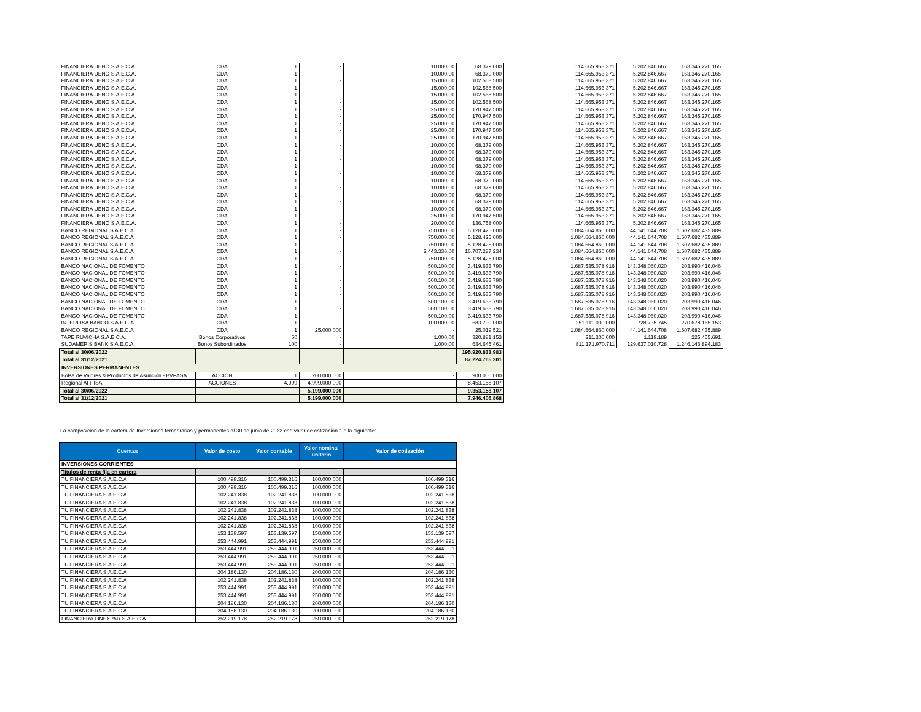| FINANCIERA UENO S.A.E.C.A. | CDA | 1 | - | 10.000,00 | 68.379.000 | 114.665.953.371 | 5.202.846.667 | 163.345.270.165 |
| FINANCIERA UENO S.A.E.C.A. | CDA | 1 | - | 10.000,00 | 68.379.000 | 114.665.953.371 | 5.202.846.667 | 163.345.270.165 |
| FINANCIERA UENO S.A.E.C.A. | CDA | 1 | - | 15.000,00 | 102.568.500 | 114.665.953.371 | 5.202.846.667 | 163.345.270.165 |
| FINANCIERA UENO S.A.E.C.A. | CDA | 1 | - | 15.000,00 | 102.568.500 | 114.665.953.371 | 5.202.846.667 | 163.345.270.165 |
| FINANCIERA UENO S.A.E.C.A. | CDA | 1 | - | 15.000,00 | 102.568.500 | 114.665.953.371 | 5.202.846.667 | 163.345.270.165 |
| FINANCIERA UENO S.A.E.C.A. | CDA | 1 | - | 15.000,00 | 102.568.500 | 114.665.953.371 | 5.202.846.667 | 163.345.270.165 |
| FINANCIERA UENO S.A.E.C.A. | CDA | 1 | - | 25.000,00 | 170.947.500 | 114.665.953.371 | 5.202.846.667 | 163.345.270.165 |
| FINANCIERA UENO S.A.E.C.A. | CDA | 1 | - | 25.000,00 | 170.947.500 | 114.665.953.371 | 5.202.846.667 | 163.345.270.165 |
| FINANCIERA UENO S.A.E.C.A. | CDA | 1 | - | 25.000,00 | 170.947.500 | 114.665.953.371 | 5.202.846.667 | 163.345.270.165 |
| FINANCIERA UENO S.A.E.C.A. | CDA | 1 | - | 25.000,00 | 170.947.500 | 114.665.953.371 | 5.202.846.667 | 163.345.270.165 |
| FINANCIERA UENO S.A.E.C.A. | CDA | 1 | - | 25.000,00 | 170.947.500 | 114.665.953.371 | 5.202.846.667 | 163.345.270.165 |
| FINANCIERA UENO S.A.E.C.A. | CDA | 1 | - | 10.000,00 | 68.379.000 | 114.665.953.371 | 5.202.846.667 | 163.345.270.165 |
| FINANCIERA UENO S.A.E.C.A. | CDA | 1 | - | 10.000,00 | 68.379.000 | 114.665.953.371 | 5.202.846.667 | 163.345.270.165 |
| FINANCIERA UENO S.A.E.C.A. | CDA | 1 | - | 10.000,00 | 68.379.000 | 114.665.953.371 | 5.202.846.667 | 163.345.270.165 |
| FINANCIERA UENO S.A.E.C.A. | CDA | 1 | - | 10.000,00 | 68.379.000 | 114.665.953.371 | 5.202.846.667 | 163.345.270.165 |
| FINANCIERA UENO S.A.E.C.A. | CDA | 1 | - | 10.000,00 | 68.379.000 | 114.665.953.371 | 5.202.846.667 | 163.345.270.165 |
| FINANCIERA UENO S.A.E.C.A. | CDA | 1 | - | 10.000,00 | 68.379.000 | 114.665.953.371 | 5.202.846.667 | 163.345.270.165 |
| FINANCIERA UENO S.A.E.C.A. | CDA | 1 | - | 10.000,00 | 68.379.000 | 114.665.953.371 | 5.202.846.667 | 163.345.270.165 |
| FINANCIERA UENO S.A.E.C.A. | CDA | 1 | - | 10.000,00 | 68.379.000 | 114.665.953.371 | 5.202.846.667 | 163.345.270.165 |
| FINANCIERA UENO S.A.E.C.A. | CDA | 1 | - | 10.000,00 | 68.379.000 | 114.665.953.371 | 5.202.846.667 | 163.345.270.165 |
| FINANCIERA UENO S.A.E.C.A. | CDA | 1 | - | 10.000,00 | 68.379.000 | 114.665.953.371 | 5.202.846.667 | 163.345.270.165 |
| FINANCIERA UENO S.A.E.C.A. | CDA | 1 | - | 25.000,00 | 170.947.500 | 114.665.953.371 | 5.202.846.667 | 163.345.270.165 |
| FINANCIERA UENO S.A.E.C.A. | CDA | 1 | - | 20.000,00 | 136.758.000 | 114.665.953.371 | 5.202.846.667 | 163.345.270.165 |
| BANCO REGIONAL S.A.E.C.A | CDA | 1 | - | 750.000,00 | 5.128.425.000 | 1.084.664.860.000 | 44.141.644.708 | 1.607.682.435.889 |
| BANCO REGIONAL S.A.E.C.A | CDA | 1 | - | 750.000,00 | 5.128.425.000 | 1.084.664.860.000 | 44.141.644.708 | 1.607.682.435.889 |
| BANCO REGIONAL S.A.E.C.A | CDA | 1 | - | 750.000,00 | 5.128.425.000 | 1.084.664.860.000 | 44.141.644.708 | 1.607.682.435.889 |
| BANCO REGIONAL S.A.E.C.A | CDA | 1 | - | 2.443.336,00 | 16.707.287.234 | 1.084.664.860.000 | 44.141.644.708 | 1.607.682.435.889 |
| BANCO REGIONAL S.A.E.C.A | CDA | 1 | - | 750.000,00 | 5.128.425.000 | 1.084.664.860.000 | 44.141.644.708 | 1.607.682.435.889 |
| BANCO NACIONAL DE FOMENTO | CDA | 1 | - | 500.100,00 | 3.419.633.790 | 1.687.535.078.916 | 143.348.060.020 | 203.990.416.046 |
| BANCO NACIONAL DE FOMENTO | CDA | 1 | - | 500.100,00 | 3.419.633.790 | 1.687.535.078.916 | 143.348.060.020 | 203.990.416.046 |
| BANCO NACIONAL DE FOMENTO | CDA | 1 | - | 500.100,00 | 3.419.633.790 | 1.687.535.078.916 | 143.348.060.020 | 203.990.416.046 |
| BANCO NACIONAL DE FOMENTO | CDA | 1 | - | 500.100,00 | 3.419.633.790 | 1.687.535.078.916 | 143.348.060.020 | 203.990.416.046 |
| BANCO NACIONAL DE FOMENTO | CDA | 1 | - | 500.100,00 | 3.419.633.790 | 1.687.535.078.916 | 143.348.060.020 | 203.990.416.046 |
| BANCO NACIONAL DE FOMENTO | CDA | 1 | - | 500.100,00 | 3.419.633.790 | 1.687.535.078.916 | 143.348.060.020 | 203.990.416.046 |
| BANCO NACIONAL DE FOMENTO | CDA | 1 | - | 500.100,00 | 3.419.633.790 | 1.687.535.078.916 | 143.348.060.020 | 203.990.416.046 |
| BANCO NACIONAL DE FOMENTO | CDA | 1 | - | 500.100,00 | 3.419.633.790 | 1.687.535.078.916 | 143.348.060.020 | 203.990.416.046 |
| INTERFISA BANCO S.A.E.C.A. | CDA | 1 | - | 100.000,00 | 683.790.000 | 251.111.000.000 | -728.735.745 | 270.678.165.153 |
| BANCO REGIONAL S.A.E.C.A | CDA | 1 | 25.000.000 | - | 25.019.521 | 1.084.664.860.000 | 44.141.644.708 | 1.607.682.435.889 |
| TAPE RUVICHA S.A.E.C.A. | Bonos Corporativos | 50 | - | 1.000,00 | 320.881.153 | 211.300.000 | 1.119.189 | 225.455.691 |
| SUDAMERIS BANK S.A.E.C.A. | Bonos Subordinados | 100 | - | 1.000,00 | 634.645.461 | 811.171.970.711 | 129.637.010.728 | 1.246.146.894.183 |
| Total al 30/06/2022 | | | | | 195.920.833.983 | | | |
| Total al 31/12/2021 | | | | | 87.224.765.301 | | | |
| INVERSIONES PERMANENTES | | | | | | | | |
| Bolsa de Valores & Productos de Asunción - BVPASA | ACCIÓN | 1 | 200.000.000 | - | 900.000.000 | | | |
| Regional AFPISA | ACCIONES | 4.999 | 4.999.000.000 | - | 8.453.158.107 | | | |
| Total al 30/06/2022 | | | 5.199.000.000 | | 9.353.158.107 | - | | |
| Total al 31/12/2021 | | | 5.199.000.000 | | 7.946.406.868 | | | |
La composición de la cartera de Inversiones temporarias y permanentes al 30 de junio de 2022 con valor de cotización fue la siguiente:
| Cuentas | Valor de costo | Valor contable | Valor nominal unitario | Valor de cotización |
| --- | --- | --- | --- | --- |
| INVERSIONES CORRIENTES | | | | |
| Títulos de renta fija en cartera | | | | |
| TU FINANCIERA S.A.E.C.A | 100.499.316 | 100.499.316 | 100.000.000 | 100.499.316 |
| TU FINANCIERA S.A.E.C.A | 100.499.316 | 100.499.316 | 100.000.000 | 100.499.316 |
| TU FINANCIERA S.A.E.C.A | 102.241.838 | 102.241.838 | 100.000.000 | 102.241.838 |
| TU FINANCIERA S.A.E.C.A | 102.241.838 | 102.241.838 | 100.000.000 | 102.241.838 |
| TU FINANCIERA S.A.E.C.A | 102.241.838 | 102.241.838 | 100.000.000 | 102.241.838 |
| TU FINANCIERA S.A.E.C.A | 102.241.838 | 102.241.838 | 100.000.000 | 102.241.838 |
| TU FINANCIERA S.A.E.C.A | 102.241.838 | 102.241.838 | 100.000.000 | 102.241.838 |
| TU FINANCIERA S.A.E.C.A | 153.139.597 | 153.139.597 | 150.000.000 | 153.139.597 |
| TU FINANCIERA S.A.E.C.A | 253.444.991 | 253.444.991 | 250.000.000 | 253.444.991 |
| TU FINANCIERA S.A.E.C.A | 253.444.991 | 253.444.991 | 250.000.000 | 253.444.991 |
| TU FINANCIERA S.A.E.C.A | 253.444.991 | 253.444.991 | 250.000.000 | 253.444.991 |
| TU FINANCIERA S.A.E.C.A | 253.444.991 | 253.444.991 | 250.000.000 | 253.444.991 |
| TU FINANCIERA S.A.E.C.A | 204.186.130 | 204.186.130 | 200.000.000 | 204.186.130 |
| TU FINANCIERA S.A.E.C.A | 102.241.838 | 102.241.838 | 100.000.000 | 102.241.838 |
| TU FINANCIERA S.A.E.C.A | 253.444.991 | 253.444.991 | 250.000.000 | 253.444.991 |
| TU FINANCIERA S.A.E.C.A | 253.444.991 | 253.444.991 | 250.000.000 | 253.444.991 |
| TU FINANCIERA S.A.E.C.A | 204.186.130 | 204.186.130 | 200.000.000 | 204.186.130 |
| TU FINANCIERA S.A.E.C.A | 204.186.130 | 204.186.130 | 200.000.000 | 204.186.130 |
| FINANCIERA FINEXPAR S.A.E.C.A | 252.219.178 | 252.219.178 | 250.000.000 | 252.219.178 |